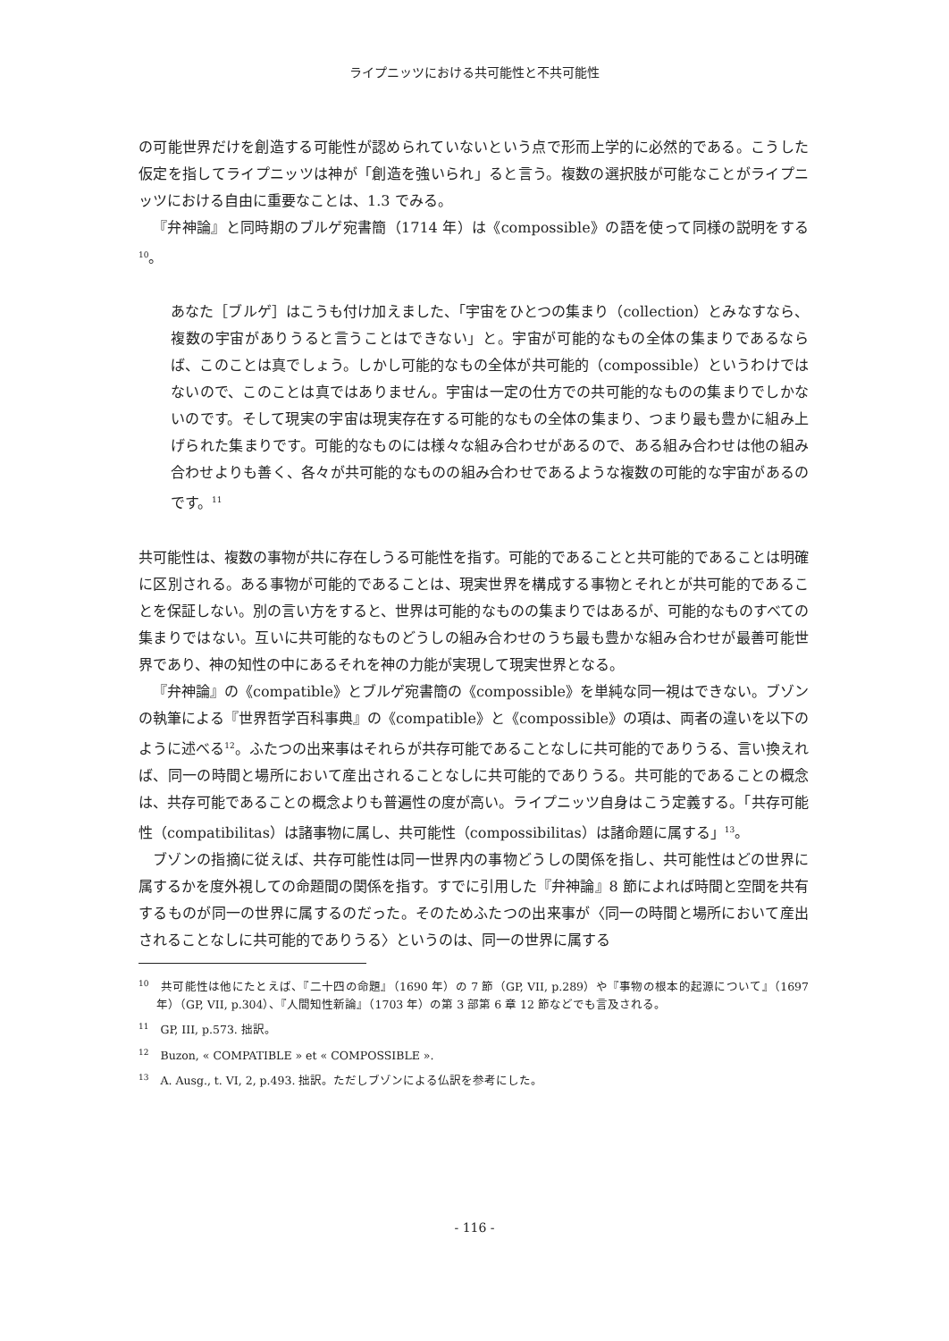ライプニッツにおける共可能性と不共可能性
の可能世界だけを創造する可能性が認められていないという点で形而上学的に必然的である。こうした仮定を指してライプニッツは神が「創造を強いられ」ると言う。複数の選択肢が可能なことがライプニッツにおける自由に重要なことは、1.3 でみる。
『弁神論』と同時期のブルゲ宛書簡（1714 年）は《compossible》の語を使って同様の説明をする<sup>10</sup>。
あなた［ブルゲ］はこうも付け加えました、「宇宙をひとつの集まり（collection）とみなすなら、複数の宇宙がありうると言うことはできない」と。宇宙が可能的なもの全体の集まりであるならば、このことは真でしょう。しかし可能的なもの全体が共可能的（compossible）というわけではないので、このことは真ではありません。宇宙は一定の仕方での共可能的なものの集まりでしかないのです。そして現実の宇宙は現実存在する可能的なもの全体の集まり、つまり最も豊かに組み上げられた集まりです。可能的なものには様々な組み合わせがあるので、ある組み合わせは他の組み合わせよりも善く、各々が共可能的なものの組み合わせであるような複数の可能的な宇宙があるのです。<sup>11</sup>
共可能性は、複数の事物が共に存在しうる可能性を指す。可能的であることと共可能的であることは明確に区別される。ある事物が可能的であることは、現実世界を構成する事物とそれとが共可能的であることを保証しない。別の言い方をすると、世界は可能的なものの集まりではあるが、可能的なものすべての集まりではない。互いに共可能的なものどうしの組み合わせのうち最も豊かな組み合わせが最善可能世界であり、神の知性の中にあるそれを神の力能が実現して現実世界となる。
『弁神論』の《compatible》とブルゲ宛書簡の《compossible》を単純な同一視はできない。ブゾンの執筆による『世界哲学百科事典』の《compatible》と《compossible》の項は、両者の違いを以下のように述べる<sup>12</sup>。ふたつの出来事はそれらが共存可能であることなしに共可能的でありうる、言い換えれば、同一の時間と場所において産出されることなしに共可能的でありうる。共可能的であることの概念は、共存可能であることの概念よりも普遍性の度が高い。ライプニッツ自身はこう定義する。「共存可能性（compatibilitas）は諸事物に属し、共可能性（compossibilitas）は諸命題に属する」<sup>13</sup>。
ブゾンの指摘に従えば、共存可能性は同一世界内の事物どうしの関係を指し、共可能性はどの世界に属するかを度外視しての命題間の関係を指す。すでに引用した『弁神論』8 節によれば時間と空間を共有するものが同一の世界に属するのだった。そのためふたつの出来事が〈同一の時間と場所において産出されることなしに共可能的でありうる〉というのは、同一の世界に属する
<sup>10</sup>　共可能性は他にたとえば、『二十四の命題』（1690 年）の 7 節（GP, VII, p.289）や『事物の根本的起源について』（1697 年）（GP, VII, p.304）、『人間知性新論』（1703 年）の第 3 部第 6 章 12 節などでも言及される。
<sup>11</sup>　GP, III, p.573. 拙訳。
<sup>12</sup>　Buzon, « COMPATIBLE » et « COMPOSSIBLE ».
<sup>13</sup>　A. Ausg., t. VI, 2, p.493. 拙訳。ただしブゾンによる仏訳を参考にした。
- 116 -